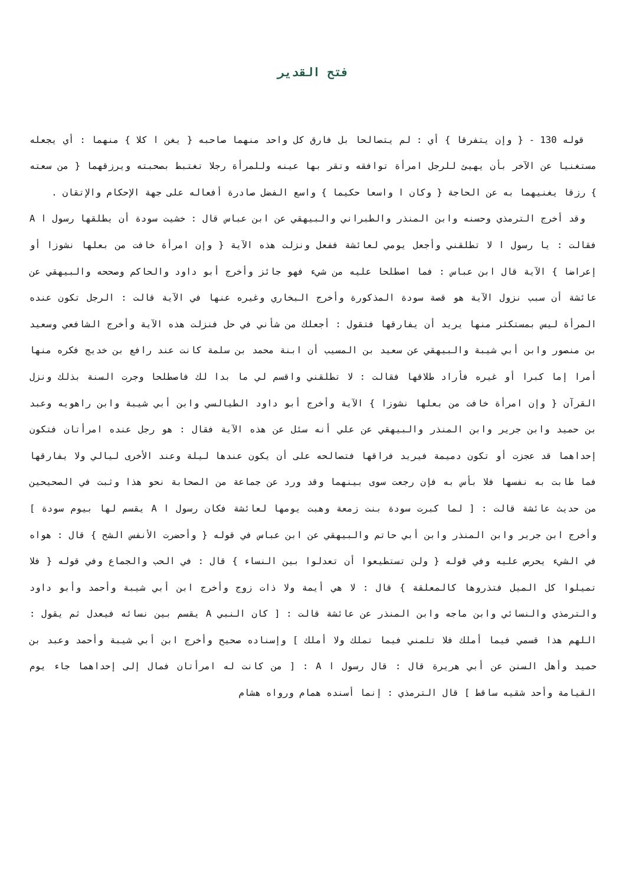فتح القدير
قوله 130 - { وإن يتفرقا } أي : لم يتصالحا بل فارق كل واحد منهما صاحبه { يغن ا كلا } منهما : أي يجعله مستغنيا عن الآخر بأن يهيئ للرجل امرأة توافقه وتقر بها عينه وللمرأة رجلا تغتبط بصحبته ويرزقهما { من سعته } رزقا يغنيهما به عن الحاجة { وكان ا واسعا حكيما } واسع الفضل صادرة أفعاله على جهة الإحكام والإتقان .
وقد أخرج الترمذي وحسنه وابن المنذر والطبراني والبيهقي عن ابن عباس قال : خشيت سودة أن يطلقها رسول ا A فقالت : يا رسول ا لا تطلقني وأجعل يومي لعائشة ففعل ونزلت هذه الآية { وإن امرأة خافت من بعلها نشوزا أو إعراضا } الآية قال ابن عباس : فما اصطلحا عليه من شيء فهو جائز وأخرج أبو داود والحاكم وصححه والبيهقي عن عائشة أن سبب نزول الآية هو قصة سودة المذكورة وأخرج البخاري وغيره عنها في الآية قالت : الرجل تكون عنده المرأة ليس بمستكثر منها يريد أن يفارقها فتقول : أجعلك من شأني في حل فنزلت هذه الآية وأخرج الشافعي وسعيد بن منصور وابن أبي شيبة والبيهقي عن سعيد بن المسيب أن ابنة محمد بن سلمة كانت عند رافع بن خديج فكره منها أمرا إما كبرا أو غيره فأراد طلاقها فقالت : لا تطلقني واقسم لي ما بدا لك فاصطلحا وجرت السنة بذلك ونزل القرآن { وإن امرأة خافت من بعلها نشوزا } الآية وأخرج أبو داود الطيالسي وابن أبي شيبة وابن راهويه وعبد بن حميد وابن جرير وابن المنذر والبيهقي عن علي أنه سئل عن هذه الآية فقال : هو رجل عنده امرأتان فتكون إحداهما قد عجزت أو تكون دميمة فيريد فراقها فتصالحه على أن يكون عندها ليلة وعند الأخرى ليالي ولا يفارقها فما طابت به نفسها فلا بأس به فإن رجعت سوى بينهما وقد ورد عن جماعة من الصحابة نحو هذا وثبت في الصحيحين من حديث عائشة قالت : [ لما كبرت سودة بنت زمعة وهبت يومها لعائشة فكان رسول ا A يقسم لها بيوم سودة ] وأخرج ابن جرير وابن المنذر وابن أبي حاتم والبيهقي عن ابن عباس في قوله { وأحضرت الأنفس الشح } قال : هواه في الشيء يحرص عليه وفي قوله { ولن تستطيعوا أن تعدلوا بين النساء } قال : في الحب والجماع وفي قوله { فلا تميلوا كل الميل فتذروها كالمعلقة } قال : لا هي أيمة ولا ذات زوج وأخرج ابن أبي شيبة وأحمد وأبو داود والترمذي والنسائي وابن ماجه وابن المنذر عن عائشة قالت : [ كان النبي A يقسم بين نسائه فيعدل ثم يقول : اللهم هذا قسمي فيما أملك فلا تلمني فيما تملك ولا أملك ] وإسناده صحيح وأخرج ابن أبي شيبة وأحمد وعبد بن حميد وأهل السنن عن أبي هريرة قال : قال رسول ا A : [ من كانت له امرأتان فمال إلى إحداهما جاء يوم القيامة وأحد شقيه ساقط ] قال الترمذي : إنما أسنده همام ورواه هشام